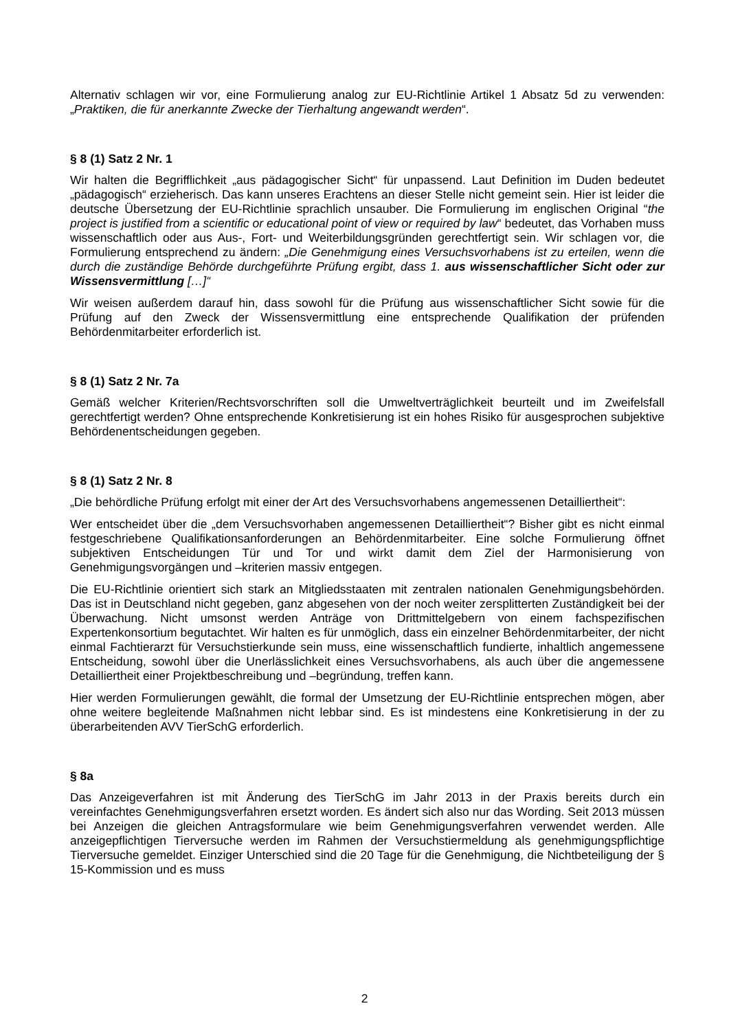Alternativ schlagen wir vor, eine Formulierung analog zur EU-Richtlinie Artikel 1 Absatz 5d zu verwenden: „Praktiken, die für anerkannte Zwecke der Tierhaltung angewandt werden“.
§ 8 (1) Satz 2 Nr. 1
Wir halten die Begrifflichkeit „aus pädagogischer Sicht“ für unpassend. Laut Definition im Duden bedeutet „pädagogisch“ erzieherisch. Das kann unseres Erachtens an dieser Stelle nicht gemeint sein. Hier ist leider die deutsche Übersetzung der EU-Richtlinie sprachlich unsauber. Die Formulierung im englischen Original “the project is justified from a scientific or educational point of view or required by law“ bedeutet, das Vorhaben muss wissenschaftlich oder aus Aus-, Fort- und Weiterbildungsgründen gerechtfertigt sein. Wir schlagen vor, die Formulierung entsprechend zu ändern: „Die Genehmigung eines Versuchsvorhabens ist zu erteilen, wenn die durch die zuständige Behörde durchgeführte Prüfung ergibt, dass 1. aus wissenschaftlicher Sicht oder zur Wissensvermittlung […]“
Wir weisen außerdem darauf hin, dass sowohl für die Prüfung aus wissenschaftlicher Sicht sowie für die Prüfung auf den Zweck der Wissensvermittlung eine entsprechende Qualifikation der prüfenden Behördenmitarbeiter erforderlich ist.
§ 8 (1) Satz 2 Nr. 7a
Gemäß welcher Kriterien/Rechtsvorschriften soll die Umweltverträglichkeit beurteilt und im Zweifelsfall gerechtfertigt werden? Ohne entsprechende Konkretisierung ist ein hohes Risiko für ausgesprochen subjektive Behördenentscheidungen gegeben.
§ 8 (1) Satz 2 Nr. 8
„Die behördliche Prüfung erfolgt mit einer der Art des Versuchsvorhabens angemessenen Detailliertheit“:
Wer entscheidet über die „dem Versuchsvorhaben angemessenen Detailliertheit“? Bisher gibt es nicht einmal festgeschriebene Qualifikationsanforderungen an Behördenmitarbeiter. Eine solche Formulierung öffnet subjektiven Entscheidungen Tür und Tor und wirkt damit dem Ziel der Harmonisierung von Genehmigungsvorgängen und –kriterien massiv entgegen.
Die EU-Richtlinie orientiert sich stark an Mitgliedsstaaten mit zentralen nationalen Genehmigungsbehörden. Das ist in Deutschland nicht gegeben, ganz abgesehen von der noch weiter zersplitterten Zuständigkeit bei der Überwachung. Nicht umsonst werden Anträge von Drittmittelgebern von einem fachspezifischen Expertenkonsortium begutachtet. Wir halten es für unmöglich, dass ein einzelner Behördenmitarbeiter, der nicht einmal Fachtierarzt für Versuchstierkunde sein muss, eine wissenschaftlich fundierte, inhaltlich angemessene Entscheidung, sowohl über die Unerlässlichkeit eines Versuchsvorhabens, als auch über die angemessene Detailliertheit einer Projektbeschreibung und –begründung, treffen kann.
Hier werden Formulierungen gewählt, die formal der Umsetzung der EU-Richtlinie entsprechen mögen, aber ohne weitere begleitende Maßnahmen nicht lebbar sind. Es ist mindestens eine Konkretisierung in der zu überarbeitenden AVV TierSchG erforderlich.
§ 8a
Das Anzeigeverfahren ist mit Änderung des TierSchG im Jahr 2013 in der Praxis bereits durch ein vereinfachtes Genehmigungsverfahren ersetzt worden. Es ändert sich also nur das Wording. Seit 2013 müssen bei Anzeigen die gleichen Antragsformulare wie beim Genehmigungsverfahren verwendet werden. Alle anzeigepflichtigen Tierversuche werden im Rahmen der Versuchstiermeldung als genehmigungspflichtige Tierversuche gemeldet. Einziger Unterschied sind die 20 Tage für die Genehmigung, die Nichtbeteiligung der § 15-Kommission und es muss
2